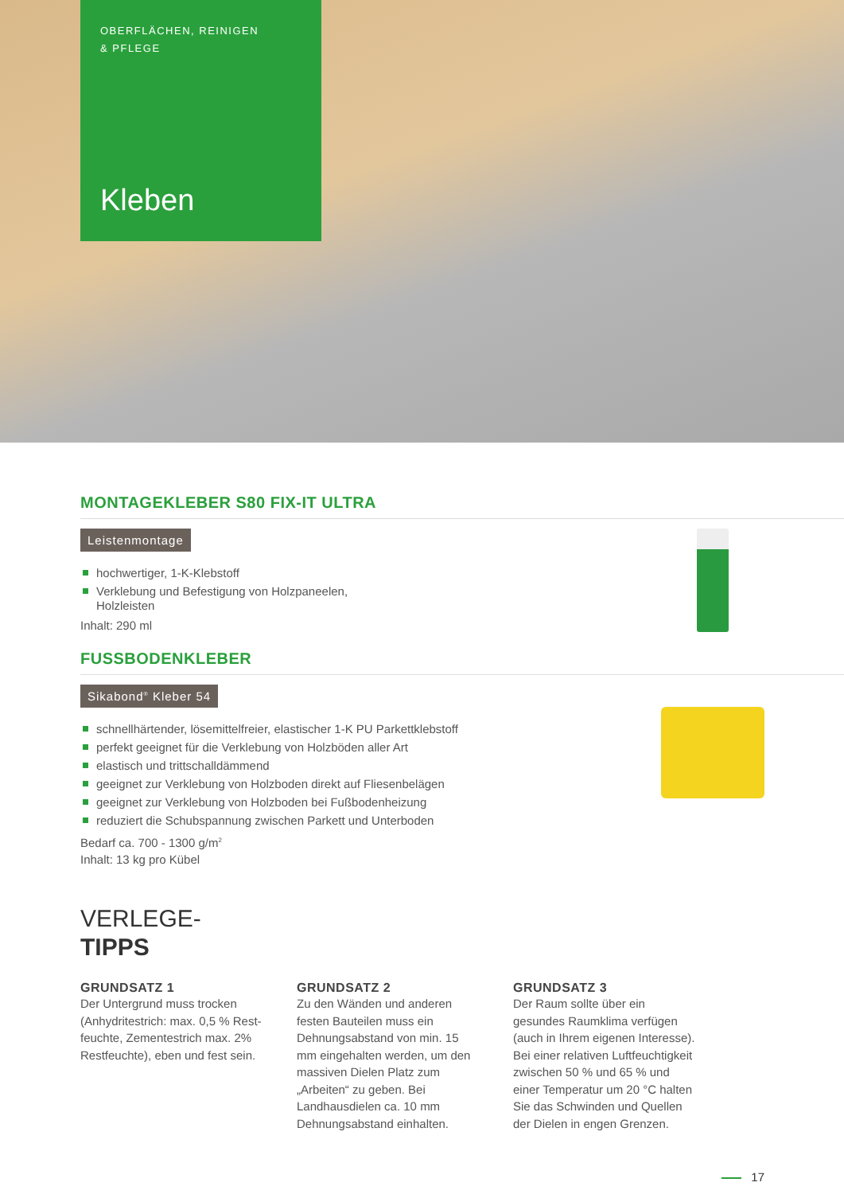OBERFLÄCHEN, REINIGEN
& PFLEGE
Kleben
MONTAGEKLEBER S80 FIX-IT ULTRA
Leistenmontage
hochwertiger, 1-K-Klebstoff
Verklebung und Befestigung von Holzpaneelen,
Holzleisten
Inhalt: 290 ml
FUSSBODENKLEBER
Sikabond<sup>®</sup> Kleber 54
schnellhärtender, lösemittelfreier, elastischer 1-K PU Parkettklebstoff
perfekt geeignet für die Verklebung von Holzböden aller Art
elastisch und trittschalldämmend
geeignet zur Verklebung von Holzboden direkt auf Fliesenbelägen
geeignet zur Verklebung von Holzboden bei Fußbodenheizung
reduziert die Schubspannung zwischen Parkett und Unterboden
Bedarf ca. 700 - 1300 g/m<sup>2</sup>
Inhalt: 13 kg pro Kübel
VERLEGE-
TIPPS
GRUNDSATZ 1
Der Untergrund muss trocken (Anhydritestrich: max. 0,5 % Rest­feuchte, Zementestrich max. 2% Restfeuchte), eben und fest sein.
GRUNDSATZ 2
Zu den Wänden und anderen festen Bauteilen muss ein Dehnungsab­stand von min. 15 mm eingehalten werden, um den massiven Dielen Platz zum „Arbeiten“ zu geben. Bei Landhausdielen ca. 10 mm Dehnungsabstand einhalten.
GRUNDSATZ 3
Der Raum sollte über ein gesundes Raumklima verfügen (auch in Ihrem eigenen Interesse). Bei einer relati­ven Luftfeuchtigkeit zwischen 50 % und 65 % und einer Temperatur um 20 °C halten Sie das Schwinden und Quellen der Dielen in engen Grenzen.
17